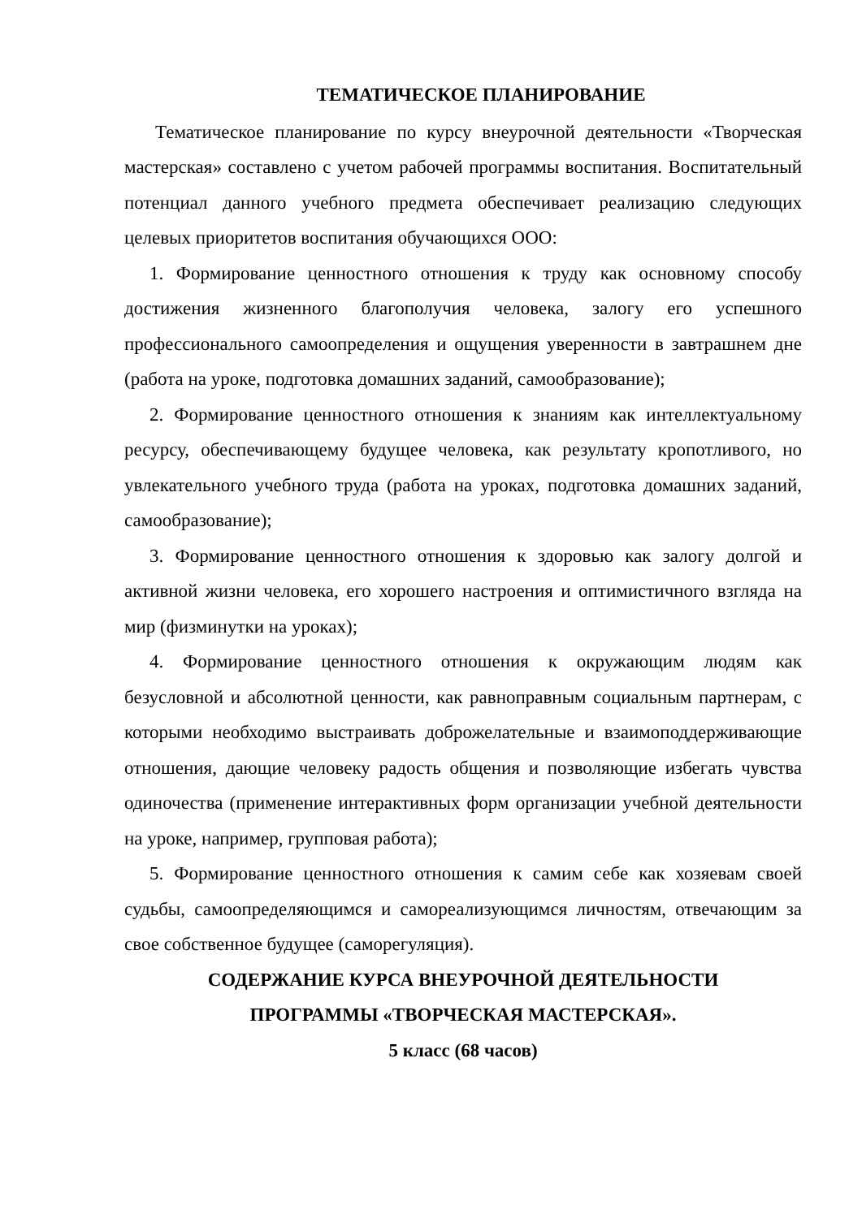ТЕМАТИЧЕСКОЕ ПЛАНИРОВАНИЕ
Тематическое планирование по курсу внеурочной деятельности «Творческая мастерская» составлено с учетом рабочей программы воспитания. Воспитательный потенциал данного учебного предмета обеспечивает реализацию следующих целевых приоритетов воспитания обучающихся ООО:
1. Формирование ценностного отношения к труду как основному способу достижения жизненного благополучия человека, залогу его успешного профессионального самоопределения и ощущения уверенности в завтрашнем дне (работа на уроке, подготовка домашних заданий, самообразование);
2. Формирование ценностного отношения к знаниям как интеллектуальному ресурсу, обеспечивающему будущее человека, как результату кропотливого, но увлекательного учебного труда (работа на уроках, подготовка домашних заданий, самообразование);
3. Формирование ценностного отношения к здоровью как залогу долгой и активной жизни человека, его хорошего настроения и оптимистичного взгляда на мир (физминутки на уроках);
4. Формирование ценностного отношения к окружающим людям как безусловной и абсолютной ценности, как равноправным социальным партнерам, с которыми необходимо выстраивать доброжелательные и взаимоподдерживающие отношения, дающие человеку радость общения и позволяющие избегать чувства одиночества (применение интерактивных форм организации учебной деятельности на уроке, например, групповая работа);
5. Формирование ценностного отношения к самим себе как хозяевам своей судьбы, самоопределяющимся и самореализующимся личностям, отвечающим за свое собственное будущее (саморегуляция).
СОДЕРЖАНИЕ КУРСА ВНЕУРОЧНОЙ ДЕЯТЕЛЬНОСТИ
ПРОГРАММЫ «ТВОРЧЕСКАЯ МАСТЕРСКАЯ».
5 класс (68 часов)